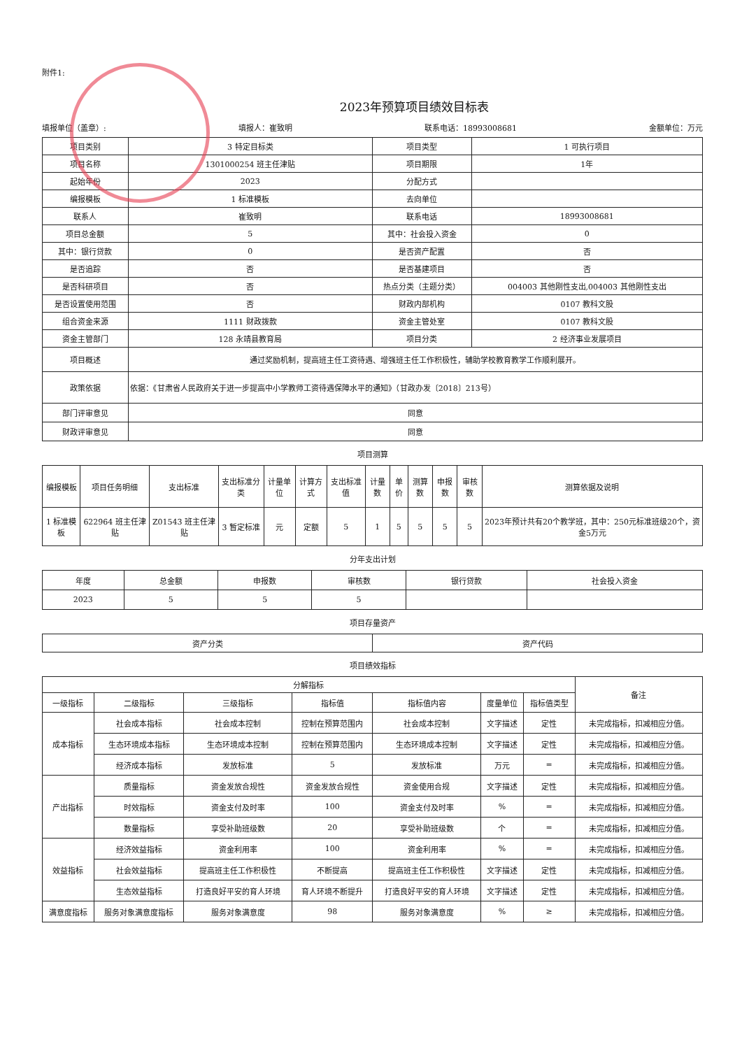附件1:
2023年预算项目绩效目标表
填报单位（盖章）: 填报人：崔致明 联系电话：18993008681 金额单位：万元
| 项目类别 | 3 特定目标类 | 项目类型 | 1 可执行项目 |
| 项目名称 | 1301000254 班主任津贴 | 项目期限 | 1年 |
| 起始年份 | 2023 | 分配方式 | |
| 编报模板 | 1 标准模板 | 去向单位 | |
| 联系人 | 崔致明 | 联系电话 | 18993008681 |
| 项目总金额 | 5 | 其中：社会投入资金 | 0 |
| 其中：银行贷款 | 0 | 是否资产配置 | 否 |
| 是否追踪 | 否 | 是否基建项目 | 否 |
| 是否科研项目 | 否 | 热点分类（主题分类） | 004003 其他刚性支出,004003 其他刚性支出 |
| 是否设置使用范围 | 否 | 财政内部机构 | 0107 教科文股 |
| 组合资金来源 | 1111 财政拨款 | 资金主管处室 | 0107 教科文股 |
| 资金主管部门 | 128 永靖县教育局 | 项目分类 | 2 经济事业发展项目 |
| 项目概述 | 通过奖励机制，提高班主任工资待遇、增强班主任工作积极性，辅助学校教育教学工作顺利展开。 | | |
| 政策依据 | 依据：《甘肃省人民政府关于进一步提高中小学教师工资待遇保障水平的通知》（甘政办发〔2018〕213号） | | |
| 部门评审意见 | 同意 | | |
| 财政评审意见 | 同意 | | |
项目测算
| 编报模板 | 项目任务明细 | 支出标准 | 支出标准分类 | 计量单位 | 计算方式 | 支出标准值 | 计量数 | 单价 | 测算数 | 申报数 | 审核数 | 测算依据及说明 |
| --- | --- | --- | --- | --- | --- | --- | --- | --- | --- | --- | --- | --- |
| 1 标准模板 | 622964 班主任津贴 | Z01543 班主任津贴 | 3 暂定标准 | 元 | 定额 | 5 | 1 | 5 | 5 | 5 | 5 | 2023年预计共有20个教学班，其中：250元标准班级20个，资金5万元 |
分年支出计划
| 年度 | 总金额 | 申报数 | 审核数 | 银行贷款 | 社会投入资金 |
| --- | --- | --- | --- | --- | --- |
| 2023 | 5 | 5 | 5 | | |
项目存量资产
| 资产分类 | 资产代码 |
| --- | --- |
项目绩效指标
| 分解指标 | | | | | | | 备注 |
| --- | --- | --- | --- | --- | --- | --- | --- |
| 一级指标 | 二级指标 | 三级指标 | 指标值 | 指标值内容 | 度量单位 | 指标值类型 | |
| 成本指标 | 社会成本指标 | 社会成本控制 | 控制在预算范围内 | 社会成本控制 | 文字描述 | 定性 | 未完成指标，扣减相应分值。 |
| | 生态环境成本指标 | 生态环境成本控制 | 控制在预算范围内 | 生态环境成本控制 | 文字描述 | 定性 | 未完成指标，扣减相应分值。 |
| | 经济成本指标 | 发放标准 | 5 | 发放标准 | 万元 | = | 未完成指标，扣减相应分值。 |
| 产出指标 | 质量指标 | 资金发放合规性 | 资金发放合规性 | 资金使用合规 | 文字描述 | 定性 | 未完成指标，扣减相应分值。 |
| | 时效指标 | 资金支付及时率 | 100 | 资金支付及时率 | % | = | 未完成指标，扣减相应分值。 |
| | 数量指标 | 享受补助班级数 | 20 | 享受补助班级数 | 个 | = | 未完成指标，扣减相应分值。 |
| 效益指标 | 经济效益指标 | 资金利用率 | 100 | 资金利用率 | % | = | 未完成指标，扣减相应分值。 |
| | 社会效益指标 | 提高班主任工作积极性 | 不断提高 | 提高班主任工作积极性 | 文字描述 | 定性 | 未完成指标，扣减相应分值。 |
| | 生态效益指标 | 打造良好平安的育人环境 | 育人环境不断提升 | 打造良好平安的育人环境 | 文字描述 | 定性 | 未完成指标，扣减相应分值。 |
| 满意度指标 | 服务对象满意度指标 | 服务对象满意度 | 98 | 服务对象满意度 | % | ≥ | 未完成指标，扣减相应分值。 |